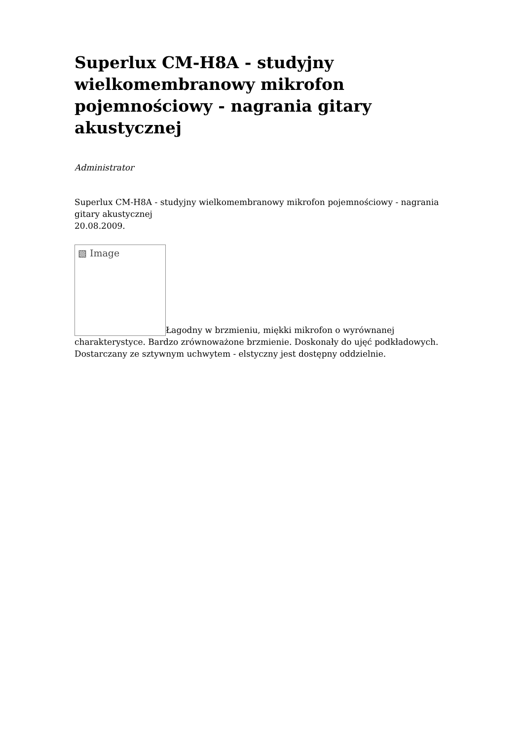Superlux CM-H8A - studyjny wielkomembranowy mikrofon pojemnościowy - nagrania gitary akustycznej
Administrator
Superlux CM-H8A - studyjny wielkomembranowy mikrofon pojemnościowy - nagrania gitary akustycznej
20.08.2009.
▧ Image Łagodny w brzmieniu, miękki mikrofon o wyrównanej charakterystyce. Bardzo zrównoważone brzmienie. Doskonały do ujęć podkładowych. Dostarczany ze sztywnym uchwytem - elstyczny jest dostępny oddzielnie.